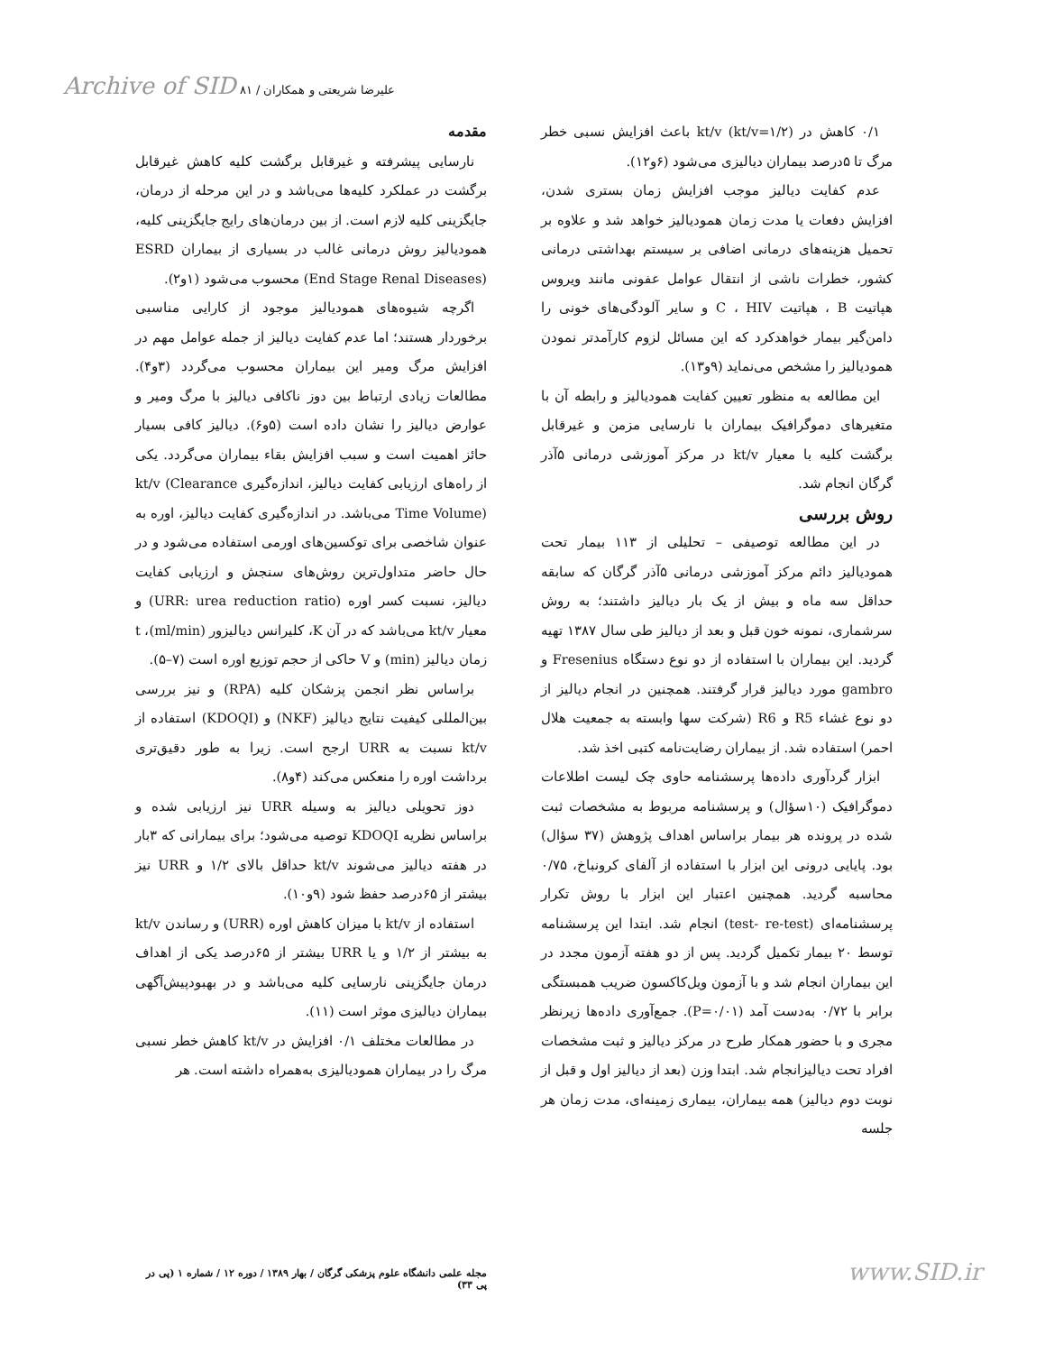Archive of SID علیرضا شریعتی و همکاران / ۸۱
مقدمه
نارسایی پیشرفته و غیرقابل برگشت کلیه کاهش غیرقابل برگشت در عملکرد کلیه‌ها می‌باشد و در این مرحله از درمان، جایگزینی کلیه لازم است. از بین درمان‌های رایج جایگزینی کلیه، همودیالیز روش درمانی غالب در بسیاری از بیماران ESRD (End Stage Renal Diseases) محسوب می‌شود (۱و۲).
اگرچه شیوه‌های همودیالیز موجود از کارایی مناسبی برخوردار هستند؛ اما عدم کفایت دیالیز از جمله عوامل مهم در افزایش مرگ ومیر این بیماران محسوب می‌گردد (۳و۴). مطالعات زیادی ارتباط بین دوز ناکافی دیالیز با مرگ ومیر و عوارض دیالیز را نشان داده است (۵و۶). دیالیز کافی بسیار حائز اهمیت است و سبب افزایش بقاء بیماران می‌گردد. یکی از راه‌های ارزیابی کفایت دیالیز، اندازه‌گیری kt/v (Clearance Time Volume) می‌باشد. در اندازه‌گیری کفایت دیالیز، اوره به عنوان شاخصی برای توکسین‌های اورمی استفاده می‌شود و در حال حاضر متداول‌ترین روش‌های سنجش و ارزیابی کفایت دیالیز، نسبت کسر اوره (URR: urea reduction ratio) و معیار kt/v می‌باشد که در آن K، کلیرانس دیالیزور (ml/min)، t زمان دیالیز (min) و V حاکی از حجم توزیع اوره است (۷–۵).
براساس نظر انجمن پزشکان کلیه (RPA) و نیز بررسی بین‌المللی کیفیت نتایج دیالیز (NKF) و (KDOQI) استفاده از kt/v نسبت به URR ارجح است. زیرا به طور دقیق‌تری برداشت اوره را منعکس می‌کند (۴و۸).
دوز تحویلی دیالیز به وسیله URR نیز ارزیابی شده و براساس نظریه KDOQI توصیه می‌شود؛ برای بیمارانی که ۳بار در هفته دیالیز می‌شوند kt/v حداقل بالای ۱/۲ و URR نیز بیشتر از ۶۵درصد حفظ شود (۹و۱۰).
استفاده از kt/v با میزان کاهش اوره (URR) و رساندن kt/v به بیشتر از ۱/۲ و یا URR بیشتر از ۶۵درصد یکی از اهداف درمان جایگزینی نارسایی کلیه می‌باشد و در بهبودپیش‌آگهی بیماران دیالیزی موثر است (۱۱).
در مطالعات مختلف ۰/۱ افزایش در kt/v کاهش خطر نسبی مرگ را در بیماران همودیالیزی به‌همراه داشته است. هر
۰/۱ کاهش در kt/v (kt/v=۱/۲) باعث افزایش نسبی خطر مرگ تا ۵درصد بیماران دیالیزی می‌شود (۶و۱۲).
عدم کفایت دیالیز موجب افزایش زمان بستری شدن، افزایش دفعات یا مدت زمان همودیالیز خواهد شد و علاوه بر تحمیل هزینه‌های درمانی اضافی بر سیستم بهداشتی درمانی کشور، خطرات ناشی از انتقال عوامل عفونی مانند ویروس هپاتیت B ، هپاتیت C ، HIV و سایر آلودگی‌های خونی را دامن‌گیر بیمار خواهدکرد که این مسائل لزوم کارآمدتر نمودن همودیالیز را مشخص می‌نماید (۹و۱۳).
این مطالعه به منظور تعیین کفایت همودیالیز و رابطه آن با متغیرهای دموگرافیک بیماران با نارسایی مزمن و غیرقابل برگشت کلیه با معیار kt/v در مرکز آموزشی درمانی ۵آذر گرگان انجام شد.
روش بررسی
در این مطالعه توصیفی – تحلیلی از ۱۱۳ بیمار تحت همودیالیز دائم مرکز آموزشی درمانی ۵آذر گرگان که سابقه حداقل سه ماه و بیش از یک بار دیالیز داشتند؛ به روش سرشماری، نمونه خون قبل و بعد از دیالیز طی سال ۱۳۸۷ تهیه گردید. این بیماران با استفاده از دو نوع دستگاه Fresenius و gambro مورد دیالیز قرار گرفتند. همچنین در انجام دیالیز از دو نوع غشاء R5 و R6 (شرکت سها وابسته به جمعیت هلال احمر) استفاده شد. از بیماران رضایت‌نامه کتبی اخذ شد.
ابزار گردآوری داده‌ها پرسشنامه حاوی چک لیست اطلاعات دموگرافیک (۱۰سؤال) و پرسشنامه مربوط به مشخصات ثبت شده در پرونده هر بیمار براساس اهداف پژوهش (۳۷ سؤال) بود. پایایی درونی این ابزار با استفاده از آلفای کرونباخ، ۰/۷۵ محاسبه گردید. همچنین اعتبار این ابزار با روش تکرار پرسشنامه‌ای (test- re-test) انجام شد. ابتدا این پرسشنامه توسط ۲۰ بیمار تکمیل گردید. پس از دو هفته آزمون مجدد در این بیماران انجام شد و با آزمون ویل‌کاکسون ضریب همبستگی برابر با ۰/۷۲ به‌دست آمد (P=۰/۰۱). جمع‌آوری داده‌ها زیرنظر مجری و با حضور همکار طرح در مرکز دیالیز و ثبت مشخصات افراد تحت دیالیزانجام شد. ابتدا وزن (بعد از دیالیز اول و قبل از نوبت دوم دیالیز) همه بیماران، بیماری زمینه‌ای، مدت زمان هر جلسه
مجله علمی دانشگاه علوم پزشکی گرگان / بهار ۱۳۸۹ / دوره ۱۲ / شماره ۱ (پی در پی ۳۳)
www.SID.ir